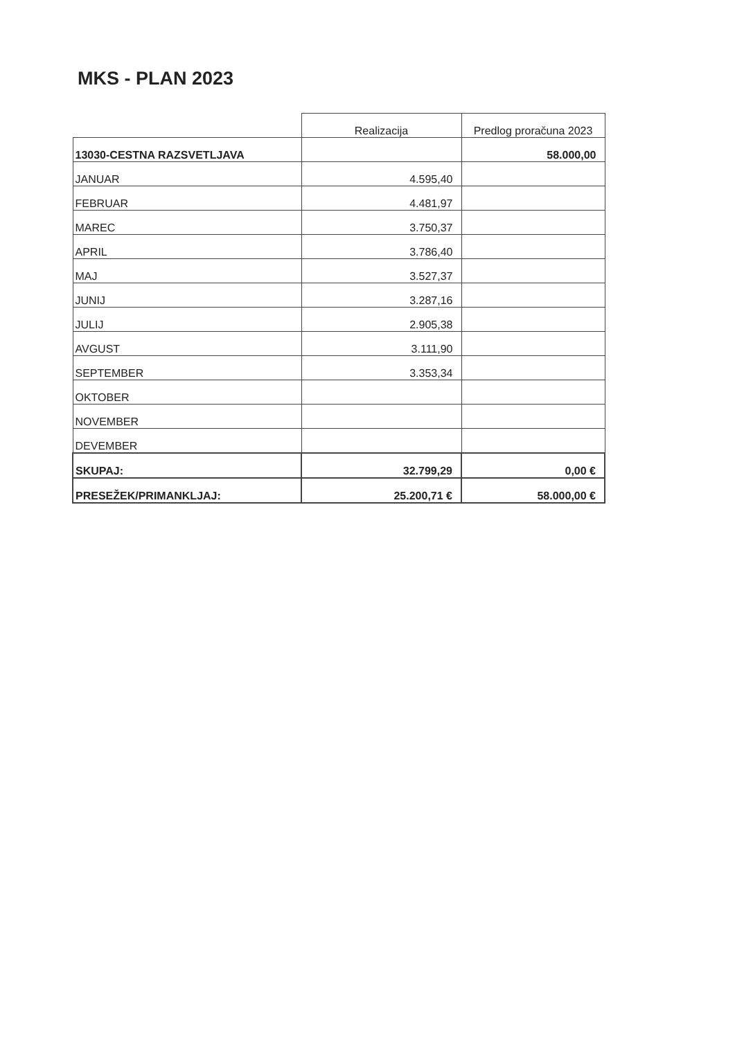MKS - PLAN 2023
| | Realizacija | Predlog proračuna 2023 |
| --- | --- | --- |
| 13030-CESTNA RAZSVETLJAVA | | 58.000,00 |
| JANUAR | 4.595,40 | |
| FEBRUAR | 4.481,97 | |
| MAREC | 3.750,37 | |
| APRIL | 3.786,40 | |
| MAJ | 3.527,37 | |
| JUNIJ | 3.287,16 | |
| JULIJ | 2.905,38 | |
| AVGUST | 3.111,90 | |
| SEPTEMBER | 3.353,34 | |
| OKTOBER | | |
| NOVEMBER | | |
| DEVEMBER | | |
| SKUPAJ: | 32.799,29 | 0,00 € |
| PRESEŽEK/PRIMANKLJAJ: | 25.200,71 € | 58.000,00 € |